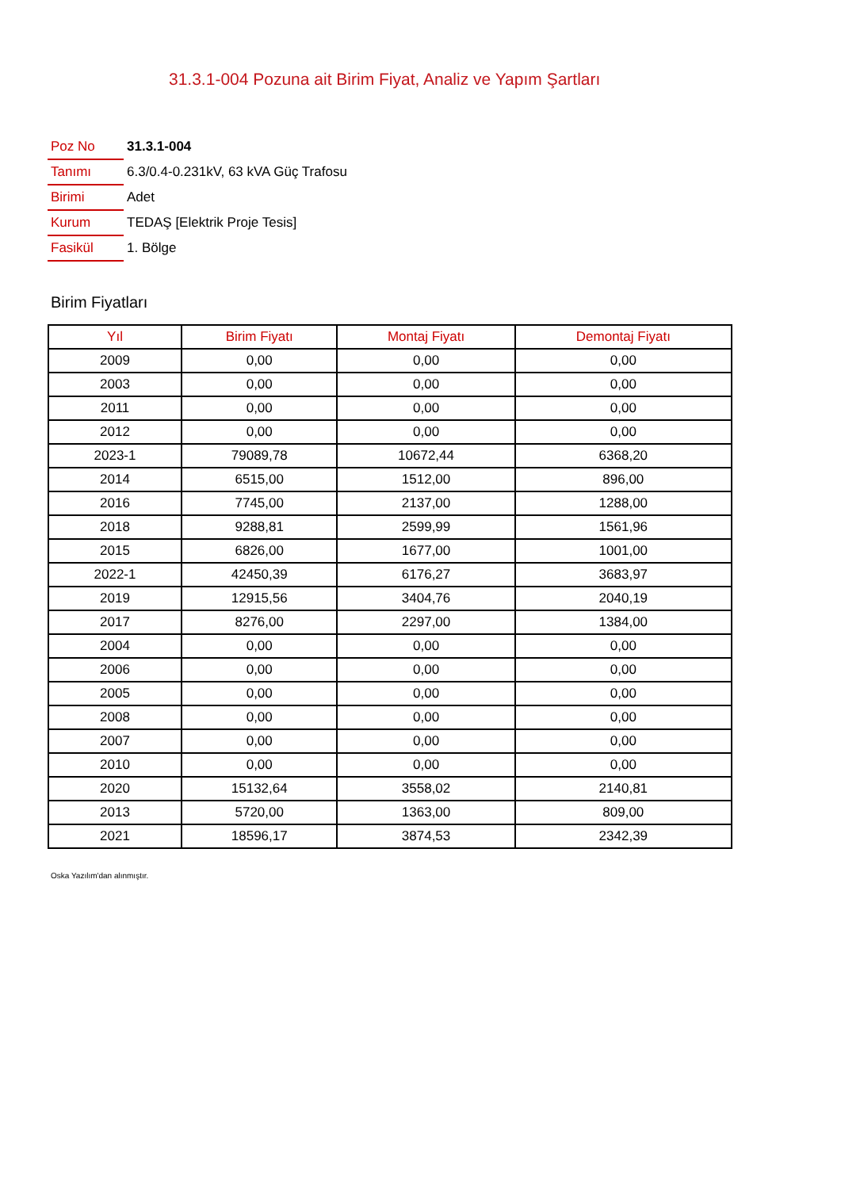31.3.1-004 Pozuna ait Birim Fiyat, Analiz ve Yapım Şartları
| Poz No | 31.3.1-004 |
| Tanımı | 6.3/0.4-0.231kV, 63 kVA Güç Trafosu |
| Birimi | Adet |
| Kurum | TEDAŞ [Elektrik Proje Tesis] |
| Fasikül | 1. Bölge |
Birim Fiyatları
| Yıl | Birim Fiyatı | Montaj Fiyatı | Demontaj Fiyatı |
| --- | --- | --- | --- |
| 2009 | 0,00 | 0,00 | 0,00 |
| 2003 | 0,00 | 0,00 | 0,00 |
| 2011 | 0,00 | 0,00 | 0,00 |
| 2012 | 0,00 | 0,00 | 0,00 |
| 2023-1 | 79089,78 | 10672,44 | 6368,20 |
| 2014 | 6515,00 | 1512,00 | 896,00 |
| 2016 | 7745,00 | 2137,00 | 1288,00 |
| 2018 | 9288,81 | 2599,99 | 1561,96 |
| 2015 | 6826,00 | 1677,00 | 1001,00 |
| 2022-1 | 42450,39 | 6176,27 | 3683,97 |
| 2019 | 12915,56 | 3404,76 | 2040,19 |
| 2017 | 8276,00 | 2297,00 | 1384,00 |
| 2004 | 0,00 | 0,00 | 0,00 |
| 2006 | 0,00 | 0,00 | 0,00 |
| 2005 | 0,00 | 0,00 | 0,00 |
| 2008 | 0,00 | 0,00 | 0,00 |
| 2007 | 0,00 | 0,00 | 0,00 |
| 2010 | 0,00 | 0,00 | 0,00 |
| 2020 | 15132,64 | 3558,02 | 2140,81 |
| 2013 | 5720,00 | 1363,00 | 809,00 |
| 2021 | 18596,17 | 3874,53 | 2342,39 |
Oska Yazılım'dan alınmıştır.